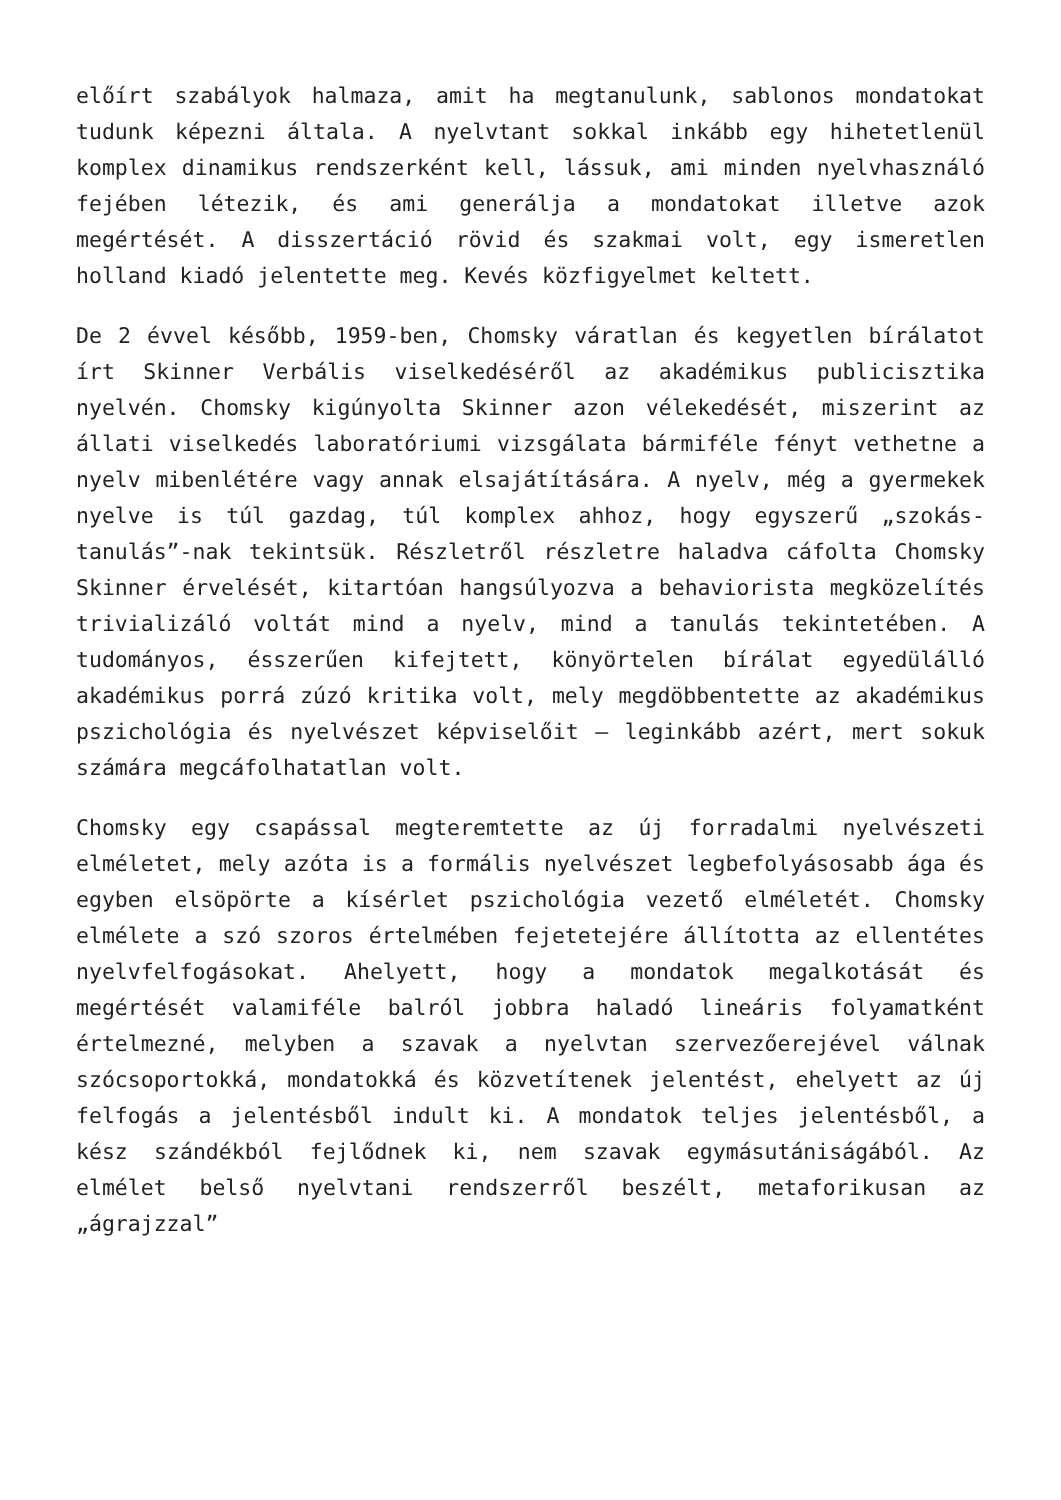előírt szabályok halmaza, amit ha megtanulunk, sablonos mondatokat tudunk képezni általa. A nyelvtant sokkal inkább egy hihetetlenül komplex dinamikus rendszerként kell, lássuk, ami minden nyelvhasználó fejében létezik, és ami generálja a mondatokat illetve azok megértését. A disszertáció rövid és szakmai volt, egy ismeretlen holland kiadó jelentette meg. Kevés közfigyelmet keltett.
De 2 évvel később, 1959-ben, Chomsky váratlan és kegyetlen bírálatot írt Skinner Verbális viselkedéséről az akadémikus publicisztika nyelvén. Chomsky kigúnyolta Skinner azon vélekedését, miszerint az állati viselkedés laboratóriumi vizsgálata bármiféle fényt vethetne a nyelv mibenlétére vagy annak elsajátítására. A nyelv, még a gyermekek nyelve is túl gazdag, túl komplex ahhoz, hogy egyszerű „szokás-tanulás”-nak tekintsük. Részletről részletre haladva cáfolta Chomsky Skinner érvelését, kitartóan hangsúlyozva a behaviorista megközelítés trivializáló voltát mind a nyelv, mind a tanulás tekintetében. A tudományos, ésszerűen kifejtett, könyörtelen bírálat egyedülálló akadémikus porrá zúzó kritika volt, mely megdöbbentette az akadémikus pszichológia és nyelvészet képviselőit – leginkább azért, mert sokuk számára megcáfolhatatlan volt.
Chomsky egy csapással megteremtette az új forradalmi nyelvészeti elméletet, mely azóta is a formális nyelvészet legbefolyásosabb ága és egyben elsöpörte a kísérlet pszichológia vezető elméletét. Chomsky elmélete a szó szoros értelmében fejetetejére állította az ellentétes nyelvfelfogásokat. Ahelyett, hogy a mondatok megalkotását és megértését valamiféle balról jobbra haladó lineáris folyamatként értelmezné, melyben a szavak a nyelvtan szervezőerejével válnak szócsoportokká, mondatokká és közvetítenek jelentést, ehelyett az új felfogás a jelentésből indult ki. A mondatok teljes jelentésből, a kész szándékból fejlődnek ki, nem szavak egymásutániságából. Az elmélet belső nyelvtani rendszerről beszélt, metaforikusan az „ágrajzzal”